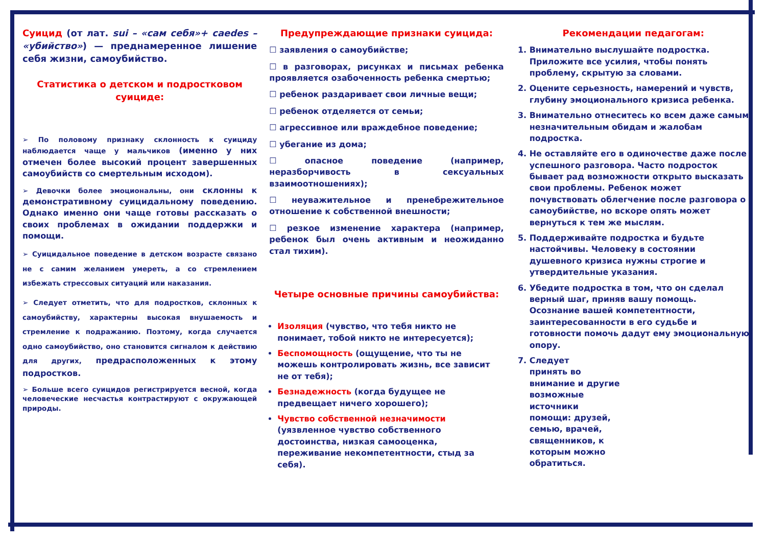Суицид (от лат. sui – «сам себя»+ caedes – «убийство») — преднамеренное лишение себя жизни, самоубийство.
Статистика о детском и подростковом суициде:
➢ По половому признаку склонность к суициду наблюдается чаще у мальчиков (именно у них отмечен более высокий процент завершенных самоубийств со смертельным исходом).
➢ Девочки более эмоциональны, они склонны к демонстративному суицидальному поведению. Однако именно они чаще готовы рассказать о своих проблемах в ожидании поддержки и помощи.
➢ Суицидальное поведение в детском возрасте связано не с самим желанием умереть, а со стремлением избежать стрессовых ситуаций или наказания.
➢ Следует отметить, что для подростков, склонных к самоубийству, характерны высокая внушаемость и стремление к подражанию. Поэтому, когда случается одно самоубийство, оно становится сигналом к действию для других, предрасположенных к этому подростков.
➢ Больше всего суицидов регистрируется весной, когда человеческие несчастья контрастируют с окружающей природы.
Предупреждающие признаки суицида:
☐ заявления о самоубийстве;
☐ в разговорах, рисунках и письмах ребенка проявляется озабоченность ребенка смертью;
☐ ребенок раздаривает свои личные вещи;
☐ ребенок отделяется от семьи;
☐ агрессивное или враждебное поведение;
☐ убегание из дома;
☐ опасное поведение (например, неразборчивость в сексуальных взаимоотношениях);
☐ неуважительное и пренебрежительное отношение к собственной внешности;
☐ резкое изменение характера (например, ребенок был очень активным и неожиданно стал тихим).
Четыре основные причины самоубийства:
Изоляция (чувство, что тебя никто не понимает, тобой никто не интересуется);
Беспомощность (ощущение, что ты не можешь контролировать жизнь, все зависит не от тебя);
Безнадежность (когда будущее не предвещает ничего хорошего);
Чувство собственной незначимости (уязвленное чувство собственного достоинства, низкая самооценка, переживание некомпетентности, стыд за себя).
Рекомендации педагогам:
1. Внимательно выслушайте подростка. Приложите все усилия, чтобы понять проблему, скрытую за словами.
2. Оцените серьезность, намерений и чувств, глубину эмоционального кризиса ребенка.
3. Внимательно отнеситесь ко всем даже самым незначительным обидам и жалобам подростка.
4. Не оставляйте его в одиночестве даже после успешного разговора. Часто подросток бывает рад возможности открыто высказать свои проблемы. Ребенок может почувствовать облегчение после разговора о самоубийстве, но вскоре опять может вернуться к тем же мыслям.
5. Поддерживайте подростка и будьте настойчивы. Человеку в состоянии душевного кризиса нужны строгие и утвердительные указания.
6. Убедите подростка в том, что он сделал верный шаг, приняв вашу помощь.
Осознание вашей компетентности, заинтересованности в его судьбе и готовности помочь дадут ему эмоциональную опору.
7. Следует
принять во
внимание и другие
возможные
источники
помощи: друзей,
семью, врачей,
священников, к
которым можно
обратиться.